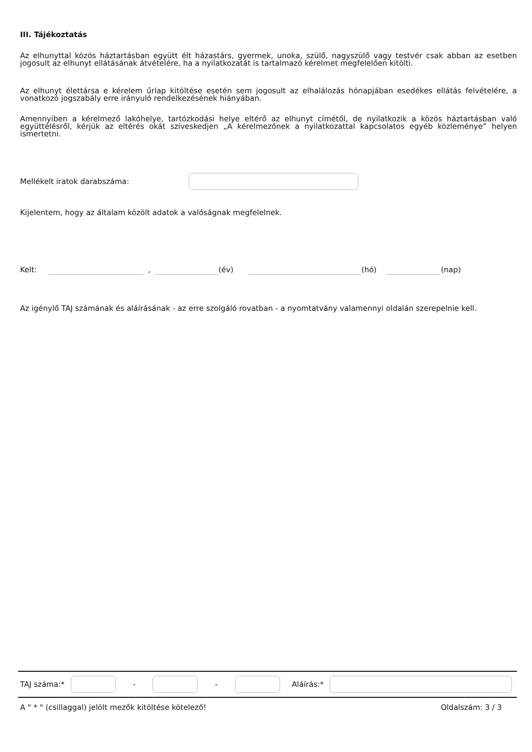III. Tájékoztatás
Az elhunyttal közös háztartásban együtt élt házastárs, gyermek, unoka, szülő, nagyszülő vagy testvér csak abban az esetben jogosult az elhunyt ellátásának átvételére, ha a nyilatkozatát is tartalmazó kérelmet megfelelően kitölti.
Az elhunyt élettársa e kérelem űrlap kitöltése esetén sem jogosult az elhalálozás hónapjában esedékes ellátás felvételére, a vonatkozó jogszabály erre irányuló rendelkezésének hiányában.
Amennyiben a kérelmező lakóhelye, tartózkodási helye eltérő az elhunyt címétől, de nyilatkozik a közös háztartásban való együttélésről, kérjük az eltérés okát szíveskedjen „A kérelmezőnek a nyilatkozattal kapcsolatos egyéb közleménye” helyen ismertetni.
Mellékelt iratok darabszáma:
Kijelentem, hogy az általam közölt adatok a valóságnak megfelelnek.
Kelt: , (év) (hó) (nap)
Az igénylő TAJ számának és aláírásának - az erre szolgáló rovatban - a nyomtatvány valamennyi oldalán szerepelnie kell.
TAJ száma:* - - Aláírás:*
A " * " (csillaggal) jelölt mezők kitöltése kötelező! Oldalszám: 3 / 3